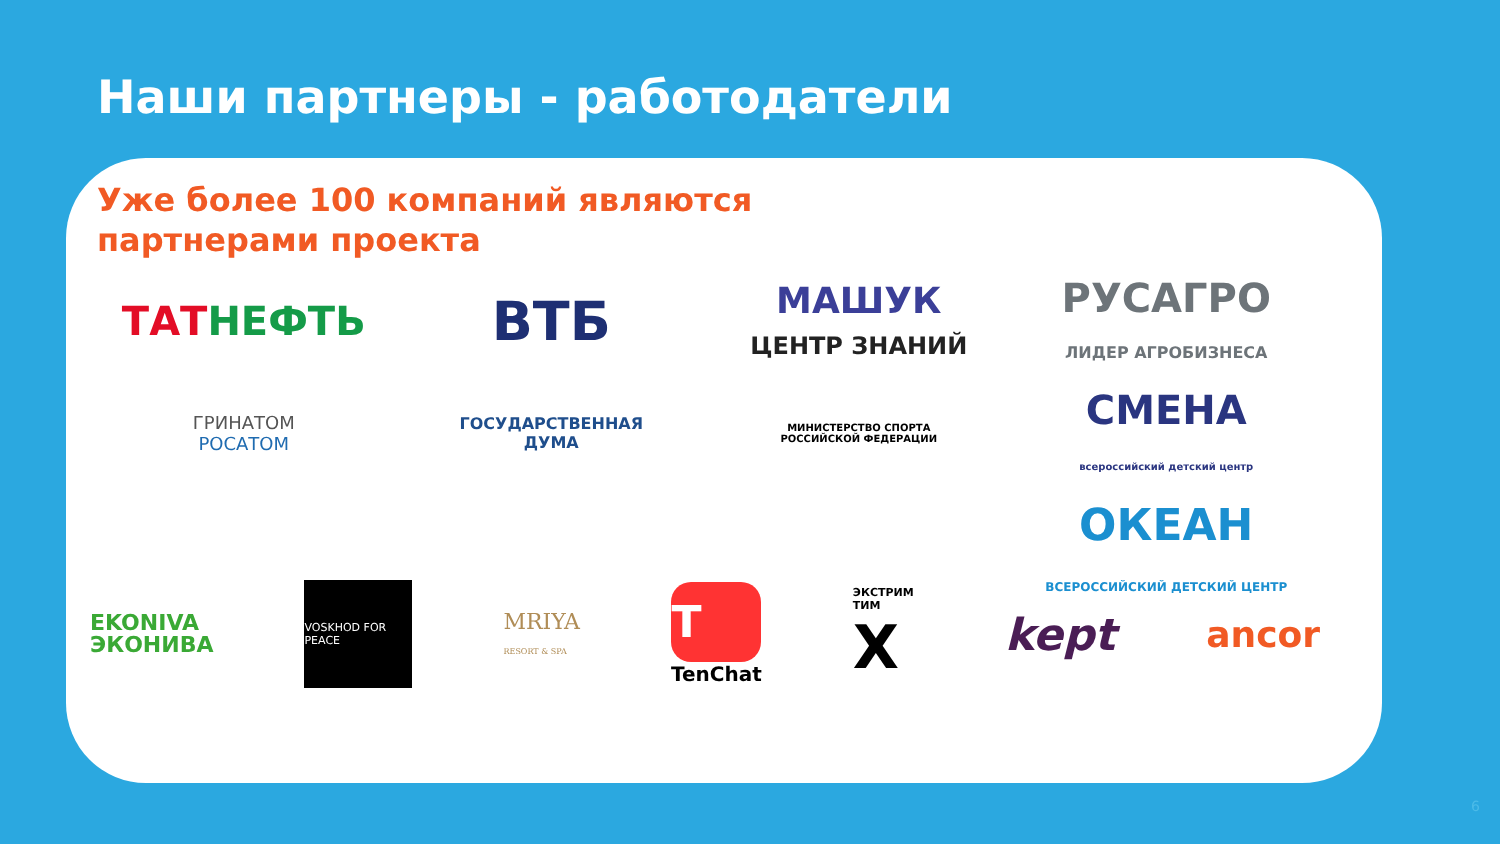Наши партнеры - работодатели
Уже более 100 компаний являются
партнерами проекта
ТАТНЕФТЬ
ВТБ
МАШУК
ЦЕНТР ЗНАНИЙ
РУСАГРО
ЛИДЕР АГРОБИЗНЕСА
ГРИНАТОМ
РОСАТОМ
ГОСУДАРСТВЕННАЯ
ДУМА
МИНИСТЕРСТВО СПОРТА
РОССИЙСКОЙ ФЕДЕРАЦИИ
СМЕНА
всероссийский детский центр
ОКЕАН
ВСЕРОССИЙСКИЙ ДЕТСКИЙ ЦЕНТР
EKONIVA
ЭКОНИВА
VOSKHOD FOR PEACE
MRIYA
RESORT & SPA
T
TenChat
ЭКСТРИМ
ТИМ
X
kept
ancor
6